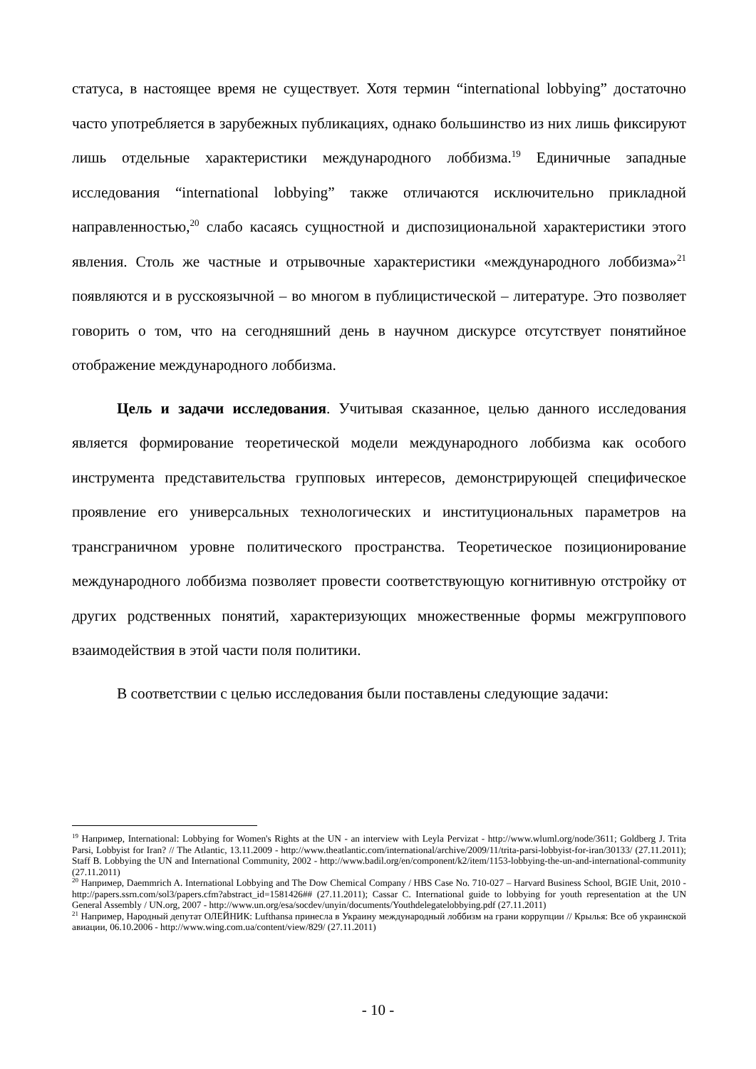статуса, в настоящее время не существует. Хотя термин “international lobbying” достаточно часто употребляется в зарубежных публикациях, однако большинство из них лишь фиксируют лишь отдельные характеристики международного лоббизма.<sup>19</sup> Единичные западные исследования “international lobbying” также отличаются исключительно прикладной направленностью,<sup>20</sup> слабо касаясь сущностной и диспозициональной характеристики этого явления. Столь же частные и отрывочные характеристики «международного лоббизма»<sup>21</sup> появляются и в русскоязычной – во многом в публицистической – литературе. Это позволяет говорить о том, что на сегодняшний день в научном дискурсе отсутствует понятийное отображение международного лоббизма.
Цель и задачи исследования. Учитывая сказанное, целью данного исследования является формирование теоретической модели международного лоббизма как особого инструмента представительства групповых интересов, демонстрирующей специфическое проявление его универсальных технологических и институциональных параметров на трансграничном уровне политического пространства. Теоретическое позиционирование международного лоббизма позволяет провести соответствующую когнитивную отстройку от других родственных понятий, характеризующих множественные формы межгруппового взаимодействия в этой части поля политики.
В соответствии с целью исследования были поставлены следующие задачи:
<sup>19</sup> Например, International: Lobbying for Women's Rights at the UN - an interview with Leyla Pervizat - http://www.wluml.org/node/3611; Goldberg J. Trita Parsi, Lobbyist for Iran? // The Atlantic, 13.11.2009 - http://www.theatlantic.com/international/archive/2009/11/trita-parsi-lobbyist-for-iran/30133/ (27.11.2011); Staff B. Lobbying the UN and International Community, 2002 - http://www.badil.org/en/component/k2/item/1153-lobbying-the-un-and-international-community (27.11.2011)
<sup>20</sup> Например, Daemmrich A. International Lobbying and The Dow Chemical Company / HBS Case No. 710-027 – Harvard Business School, BGIE Unit, 2010 - http://papers.ssrn.com/sol3/papers.cfm?abstract_id=1581426## (27.11.2011); Cassar C. International guide to lobbying for youth representation at the UN General Assembly / UN.org, 2007 - http://www.un.org/esa/socdev/unyin/documents/Youthdelegatelobbying.pdf (27.11.2011)
<sup>21</sup> Например, Народный депутат ОЛЕЙНИК: Lufthansa принесла в Украину международный лоббизм на грани коррупции // Крылья: Все об украинской авиации, 06.10.2006 - http://www.wing.com.ua/content/view/829/ (27.11.2011)
- 10 -